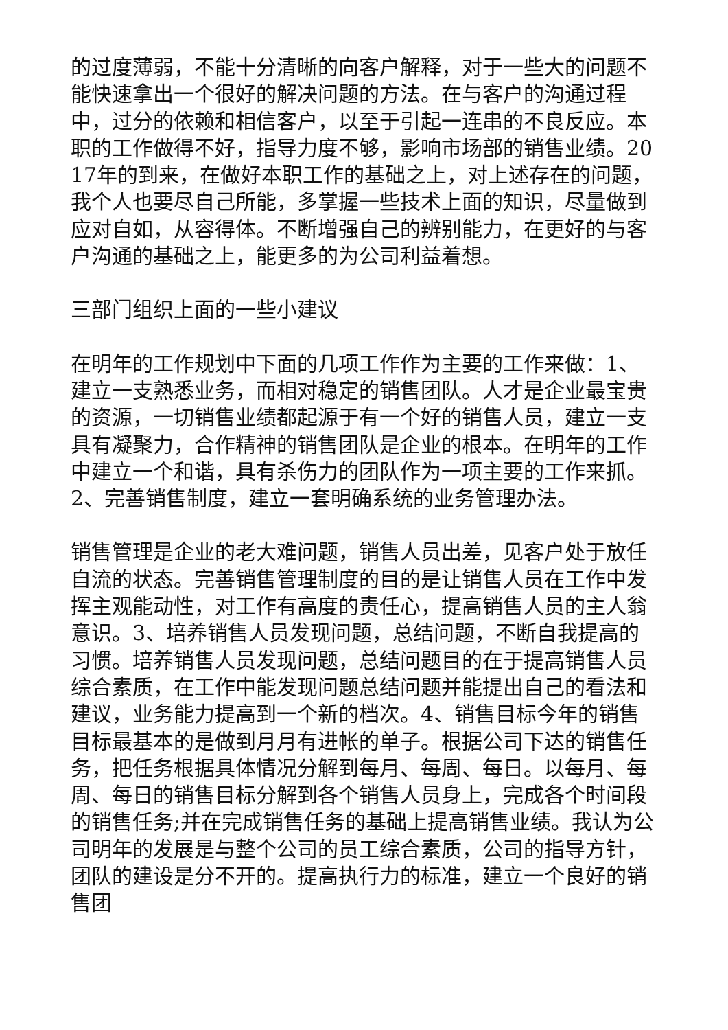的过度薄弱，不能十分清晰的向客户解释，对于一些大的问题不能快速拿出一个很好的解决问题的方法。在与客户的沟通过程中，过分的依赖和相信客户，以至于引起一连串的不良反应。本职的工作做得不好，指导力度不够，影响市场部的销售业绩。2017年的到来，在做好本职工作的基础之上，对上述存在的问题，我个人也要尽自己所能，多掌握一些技术上面的知识，尽量做到应对自如，从容得体。不断增强自己的辨别能力，在更好的与客户沟通的基础之上，能更多的为公司利益着想。
三部门组织上面的一些小建议
在明年的工作规划中下面的几项工作作为主要的工作来做：1、建立一支熟悉业务，而相对稳定的销售团队。人才是企业最宝贵的资源，一切销售业绩都起源于有一个好的销售人员，建立一支具有凝聚力，合作精神的销售团队是企业的根本。在明年的工作中建立一个和谐，具有杀伤力的团队作为一项主要的工作来抓。2、完善销售制度，建立一套明确系统的业务管理办法。
销售管理是企业的老大难问题，销售人员出差，见客户处于放任自流的状态。完善销售管理制度的目的是让销售人员在工作中发挥主观能动性，对工作有高度的责任心，提高销售人员的主人翁意识。3、培养销售人员发现问题，总结问题，不断自我提高的习惯。培养销售人员发现问题，总结问题目的在于提高销售人员综合素质，在工作中能发现问题总结问题并能提出自己的看法和建议，业务能力提高到一个新的档次。4、销售目标今年的销售目标最基本的是做到月月有进帐的单子。根据公司下达的销售任务，把任务根据具体情况分解到每月、每周、每日。以每月、每周、每日的销售目标分解到各个销售人员身上，完成各个时间段的销售任务;并在完成销售任务的基础上提高销售业绩。我认为公司明年的发展是与整个公司的员工综合素质，公司的指导方针，团队的建设是分不开的。提高执行力的标准，建立一个良好的销售团